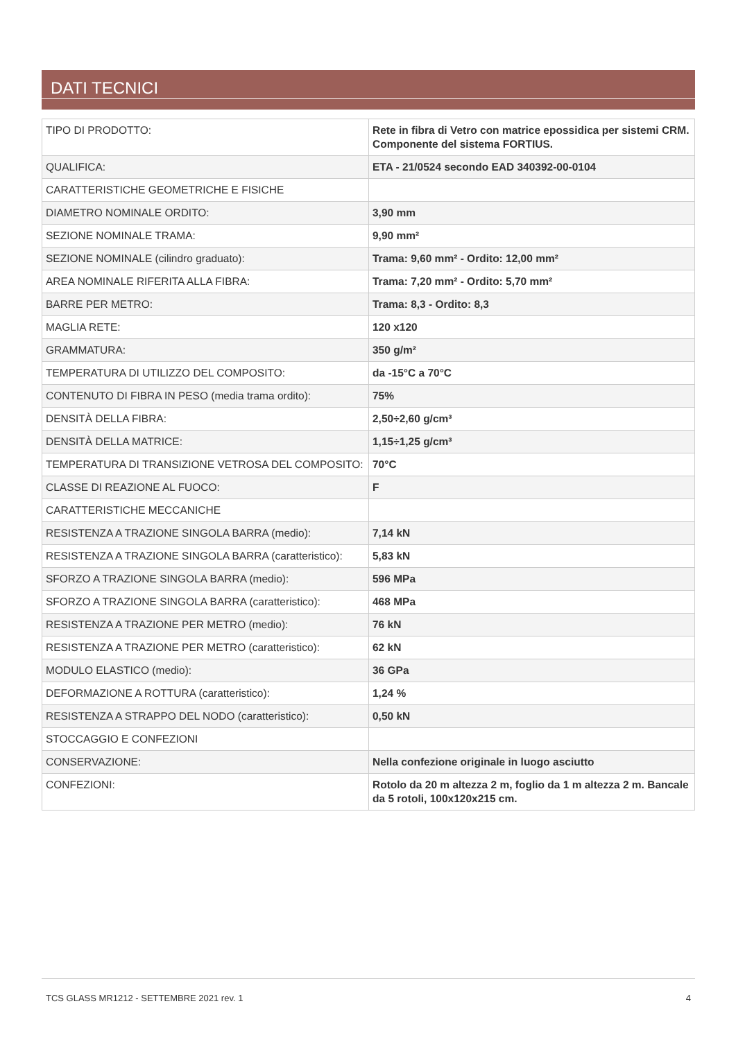DATI TECNICI
| TIPO DI PRODOTTO: | Rete in fibra di Vetro con matrice epossidica per sistemi CRM. Componente del sistema FORTIUS. |
| QUALIFICA: | ETA - 21/0524 secondo EAD 340392-00-0104 |
| CARATTERISTICHE GEOMETRICHE E FISICHE | |
| DIAMETRO NOMINALE ORDITO: | 3,90 mm |
| SEZIONE NOMINALE TRAMA: | 9,90 mm² |
| SEZIONE NOMINALE (cilindro graduato): | Trama: 9,60 mm² - Ordito: 12,00 mm² |
| AREA NOMINALE RIFERITA ALLA FIBRA: | Trama: 7,20 mm² - Ordito: 5,70 mm² |
| BARRE PER METRO: | Trama: 8,3 - Ordito: 8,3 |
| MAGLIA RETE: | 120 x120 |
| GRAMMATURA: | 350 g/m² |
| TEMPERATURA DI UTILIZZO DEL COMPOSITO: | da -15°C a 70°C |
| CONTENUTO DI FIBRA IN PESO (media trama ordito): | 75% |
| DENSITÀ DELLA FIBRA: | 2,50÷2,60 g/cm³ |
| DENSITÀ DELLA MATRICE: | 1,15÷1,25 g/cm³ |
| TEMPERATURA DI TRANSIZIONE VETROSA DEL COMPOSITO: | 70°C |
| CLASSE DI REAZIONE AL FUOCO: | F |
| CARATTERISTICHE MECCANICHE | |
| RESISTENZA A TRAZIONE SINGOLA BARRA (medio): | 7,14 kN |
| RESISTENZA A TRAZIONE SINGOLA BARRA (caratteristico): | 5,83 kN |
| SFORZO A TRAZIONE SINGOLA BARRA (medio): | 596 MPa |
| SFORZO A TRAZIONE SINGOLA BARRA (caratteristico): | 468 MPa |
| RESISTENZA A TRAZIONE PER METRO (medio): | 76 kN |
| RESISTENZA A TRAZIONE PER METRO (caratteristico): | 62 kN |
| MODULO ELASTICO (medio): | 36 GPa |
| DEFORMAZIONE A ROTTURA (caratteristico): | 1,24 % |
| RESISTENZA A STRAPPO DEL NODO (caratteristico): | 0,50 kN |
| STOCCAGGIO E CONFEZIONI | |
| CONSERVAZIONE: | Nella confezione originale in luogo asciutto |
| CONFEZIONI: | Rotolo da 20 m altezza 2 m, foglio da 1 m altezza 2 m. Bancale da 5 rotoli, 100x120x215 cm. |
TCS GLASS MR1212 - SETTEMBRE 2021 rev. 1 4